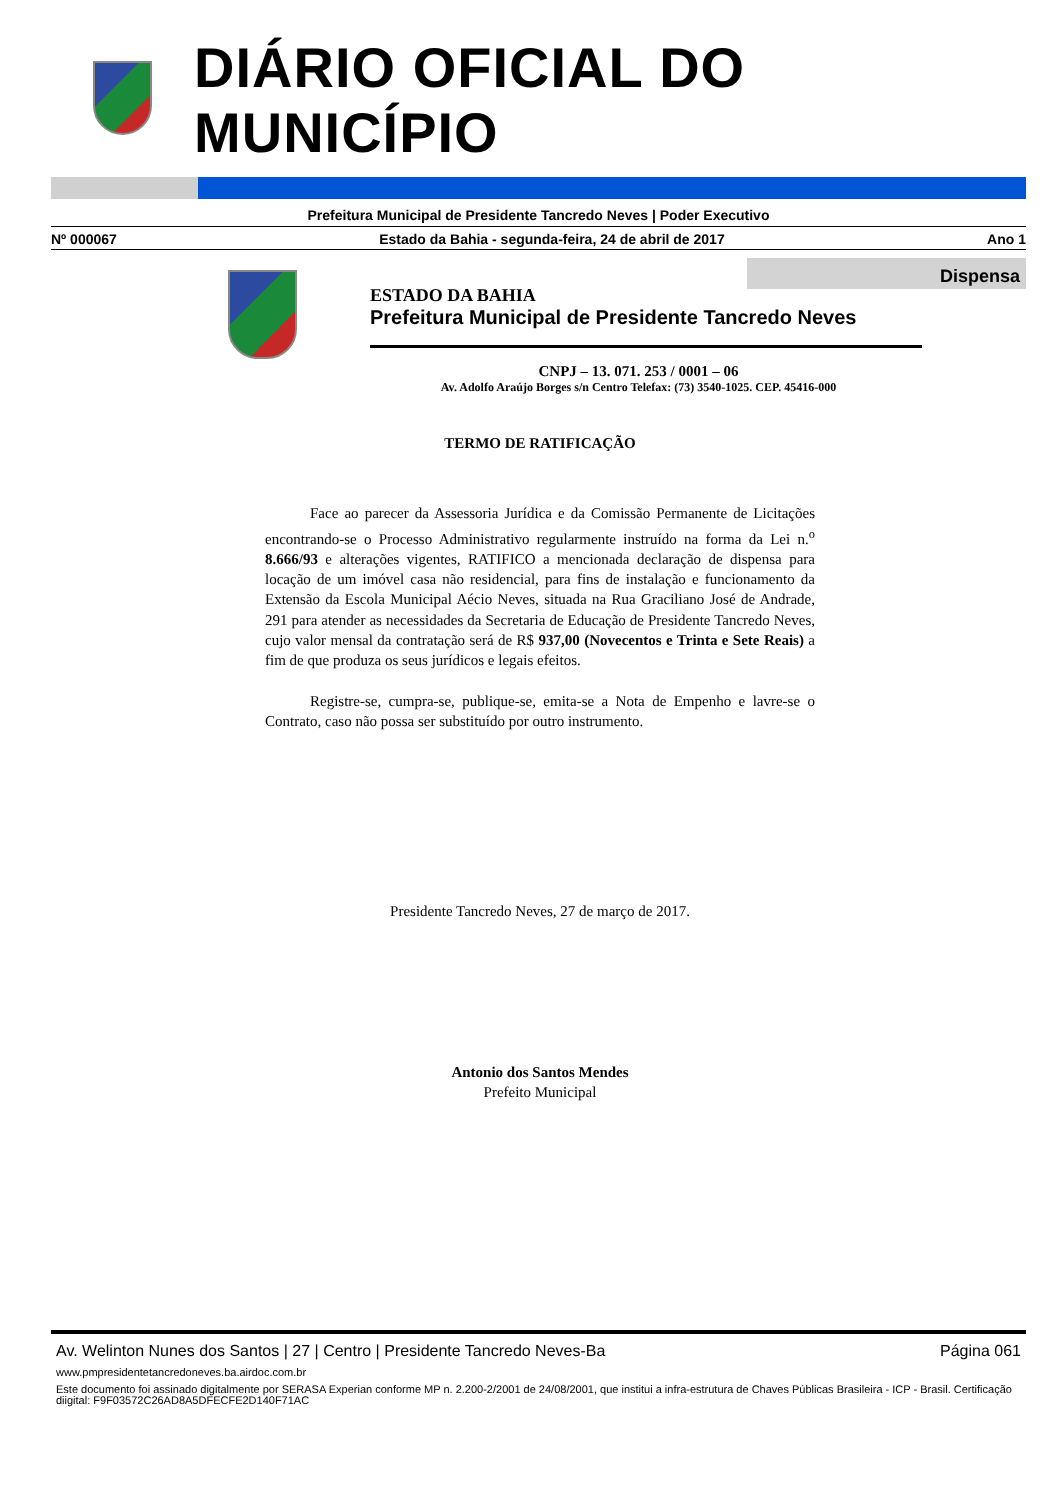DIÁRIO OFICIAL DO MUNICÍPIO
Prefeitura Municipal de Presidente Tancredo Neves | Poder Executivo
Nº 000067 Estado da Bahia - segunda-feira, 24 de abril de 2017 Ano 1
Dispensa
ESTADO DA BAHIA
Prefeitura Municipal de Presidente Tancredo Neves
CNPJ – 13. 071. 253 / 0001 – 06
Av. Adolfo Araújo Borges s/n Centro Telefax: (73) 3540-1025. CEP. 45416-000
TERMO DE RATIFICAÇÃO
Face ao parecer da Assessoria Jurídica e da Comissão Permanente de Licitações encontrando-se o Processo Administrativo regularmente instruído na forma da Lei n.<sup>o</sup> 8.666/93 e alterações vigentes, RATIFICO a mencionada declaração de dispensa para locação de um imóvel casa não residencial, para fins de instalação e funcionamento da Extensão da Escola Municipal Aécio Neves, situada na Rua Graciliano José de Andrade, 291 para atender as necessidades da Secretaria de Educação de Presidente Tancredo Neves, cujo valor mensal da contratação será de R$ 937,00 (Novecentos e Trinta e Sete Reais) a fim de que produza os seus jurídicos e legais efeitos.
Registre-se, cumpra-se, publique-se, emita-se a Nota de Empenho e lavre-se o Contrato, caso não possa ser substituído por outro instrumento.
Presidente Tancredo Neves, 27 de março de 2017.
Antonio dos Santos Mendes
Prefeito Municipal
Av. Welinton Nunes dos Santos | 27 | Centro | Presidente Tancredo Neves-Ba Página 061
www.pmpresidentetancredoneves.ba.airdoc.com.br
Este documento foi assinado digitalmente por SERASA Experian conforme MP n. 2.200-2/2001 de 24/08/2001, que institui a infra-estrutura de Chaves Públicas Brasileira - ICP - Brasil. Certificação diigital: F9F03572C26AD8A5DFECFE2D140F71AC